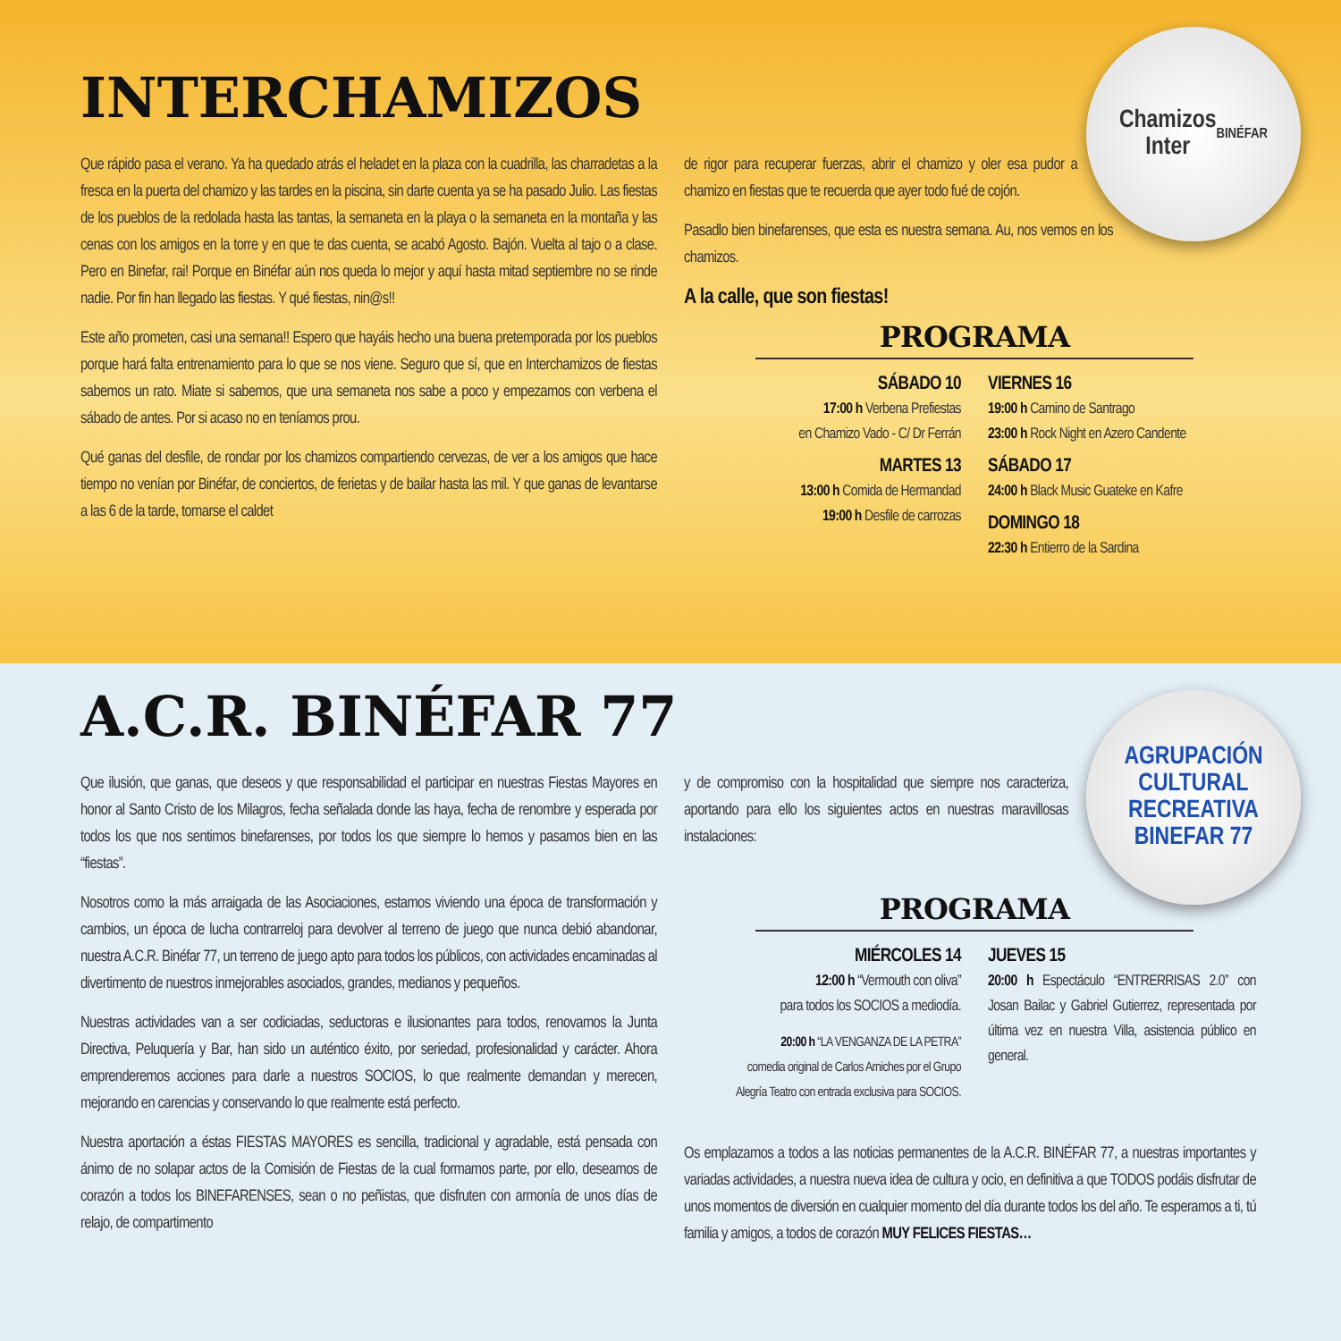Chamizos
Inter
BINÉFAR
INTERCHAMIZOS
Que rápido pasa el verano. Ya ha quedado atrás el heladet en la plaza con la cuadrilla, las charradetas a la fresca en la puerta del chamizo y las tardes en la piscina, sin darte cuenta ya se ha pasado Julio. Las fiestas de los pueblos de la redolada hasta las tantas, la semaneta en la playa o la semaneta en la montaña y las cenas con los amigos en la torre y en que te das cuenta, se acabó Agosto. Bajón. Vuelta al tajo o a clase. Pero en Binefar, rai! Porque en Binéfar aún nos queda lo mejor y aquí hasta mitad septiembre no se rinde nadie. Por fin han llegado las fiestas. Y qué fiestas, nin@s!!
Este año prometen, casi una semana!! Espero que hayáis hecho una buena pretemporada por los pueblos porque hará falta entrenamiento para lo que se nos viene. Seguro que sí, que en Interchamizos de fiestas sabemos un rato. Miate si sabemos, que una semaneta nos sabe a poco y empezamos con verbena el sábado de antes. Por si acaso no en teníamos prou.
Qué ganas del desfile, de rondar por los chamizos compartiendo cervezas, de ver a los amigos que hace tiempo no venían por Binéfar, de conciertos, de ferietas y de bailar hasta las mil. Y que ganas de levantarse a las 6 de la tarde, tomarse el caldet
de rigor para recuperar fuerzas, abrir el chamizo y oler esa pudor a chamizo en fiestas que te recuerda que ayer todo fué de cojón.
Pasadlo bien binefarenses, que esta es nuestra semana. Au, nos vemos en los chamizos.
A la calle, que son fiestas!
PROGRAMA
SÁBADO 10
17:00 h Verbena Prefiestas
en Chamizo Vado - C/ Dr Ferrán
MARTES 13
13:00 h Comida de Hermandad
19:00 h Desfile de carrozas
VIERNES 16
19:00 h Camino de Santrago
23:00 h Rock Night en Azero Candente
SÁBADO 17
24:00 h Black Music Guateke en Kafre
DOMINGO 18
22:30 h Entierro de la Sardina
AGRUPACIÓN CULTURAL RECREATIVA
BINEFAR 77
A.C.R. BINÉFAR 77
Que ilusión, que ganas, que deseos y que responsabilidad el participar en nuestras Fiestas Mayores en honor al Santo Cristo de los Milagros, fecha señalada donde las haya, fecha de renombre y esperada por todos los que nos sentimos binefarenses, por todos los que siempre lo hemos y pasamos bien en las “fiestas”.
Nosotros como la más arraigada de las Asociaciones, estamos viviendo una época de transformación y cambios, un época de lucha contrarreloj para devolver al terreno de juego que nunca debió abandonar, nuestra A.C.R. Binéfar 77, un terreno de juego apto para todos los públicos, con actividades encaminadas al divertimento de nuestros inmejorables asociados, grandes, medianos y pequeños.
Nuestras actividades van a ser codiciadas, seductoras e ilusionantes para todos, renovamos la Junta Directiva, Peluquería y Bar, han sido un auténtico éxito, por seriedad, profesionalidad y carácter. Ahora emprenderemos acciones para darle a nuestros SOCIOS, lo que realmente demandan y merecen, mejorando en carencias y conservando lo que realmente está perfecto.
Nuestra aportación a éstas FIESTAS MAYORES es sencilla, tradicional y agradable, está pensada con ánimo de no solapar actos de la Comisión de Fiestas de la cual formamos parte, por ello, deseamos de corazón a todos los BINEFARENSES, sean o no peñistas, que disfruten con armonía de unos días de relajo, de compartimento
y de compromiso con la hospitalidad que siempre nos caracteriza, aportando para ello los siguientes actos en nuestras maravillosas instalaciones:
PROGRAMA
MIÉRCOLES 14
12:00 h “Vermouth con oliva”
para todos los SOCIOS a mediodía.
20:00 h “LA VENGANZA DE LA PETRA”
comedia original de Carlos Arniches por el Grupo
Alegría Teatro con entrada exclusiva para SOCIOS.
JUEVES 15
20:00 h Espectáculo “ENTRERRISAS 2.0” con Josan Bailac y Gabriel Gutierrez, representada por última vez en nuestra Villa, asistencia público en general.
Os emplazamos a todos a las noticias permanentes de la A.C.R. BINÉFAR 77, a nuestras importantes y variadas actividades, a nuestra nueva idea de cultura y ocio, en definitiva a que TODOS podáis disfrutar de unos momentos de diversión en cualquier momento del día durante todos los del año. Te esperamos a ti, tú familia y amigos, a todos de corazón MUY FELICES FIESTAS…